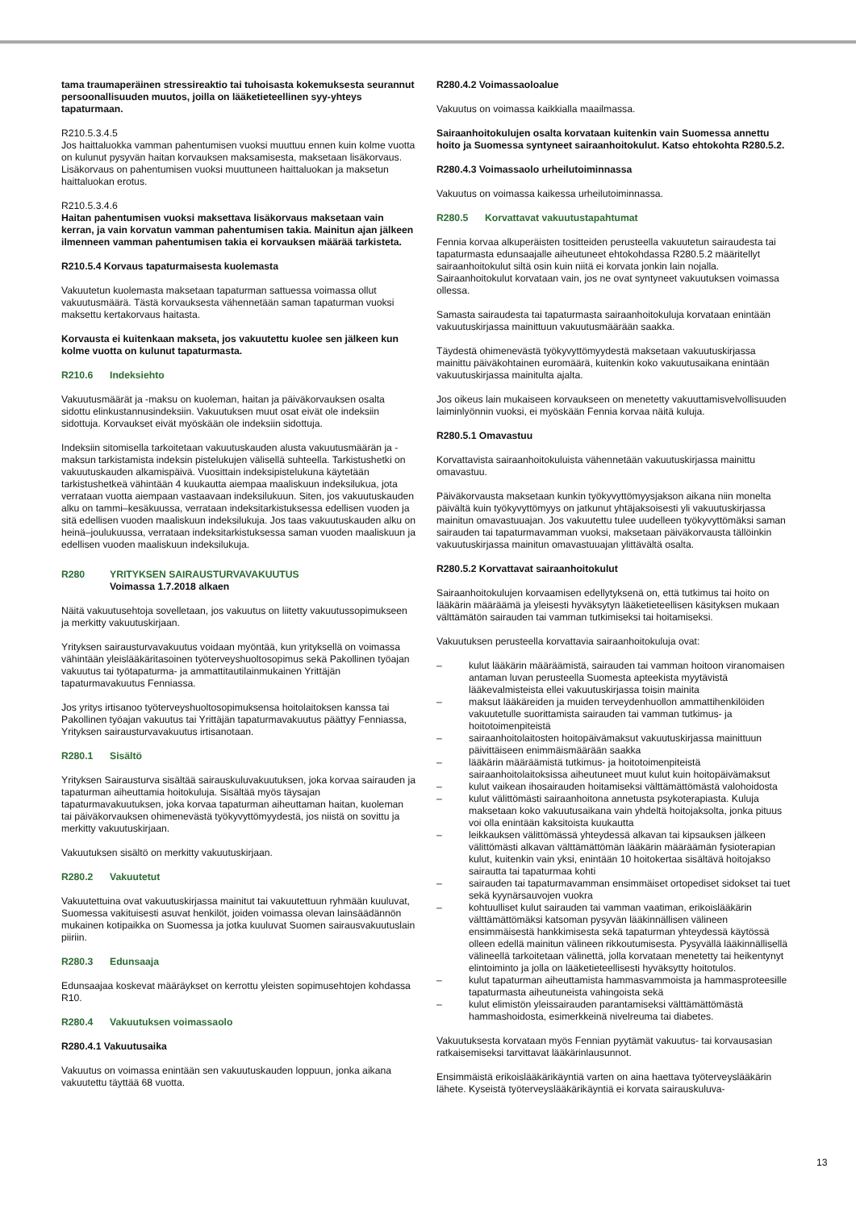tama traumaperäinen stressireaktio tai tuhoisasta kokemuksesta seurannut persoonallisuuden muutos, joilla on lääketieteellinen syy-yhteys tapaturmaan.
R210.5.3.4.5
Jos haittaluokka vamman pahentumisen vuoksi muuttuu ennen kuin kolme vuotta on kulunut pysyvän haitan korvauksen maksamisesta, maksetaan lisäkorvaus. Lisäkorvaus on pahentumisen vuoksi muuttuneen haittaluokan ja maksetun haittaluokan erotus.
R210.5.3.4.6
Haitan pahentumisen vuoksi maksettava lisäkorvaus maksetaan vain kerran, ja vain korvatun vamman pahentumisen takia. Mainitun ajan jälkeen ilmenneen vamman pahentumisen takia ei korvauksen määrää tarkisteta.
R210.5.4 Korvaus tapaturmaisesta kuolemasta
Vakuutetun kuolemasta maksetaan tapaturman sattuessa voimassa ollut vakuutusmäärä. Tästä korvauksesta vähennetään saman tapaturman vuoksi maksettu kertakorvaus haitasta.
Korvausta ei kuitenkaan makseta, jos vakuutettu kuolee sen jälkeen kun kolme vuotta on kulunut tapaturmasta.
R210.6 Indeksiehto
Vakuutusmäärät ja -maksu on kuoleman, haitan ja päiväkorvauksen osalta sidottu elinkustannusindeksiin. Vakuutuksen muut osat eivät ole indeksiin sidottuja. Korvaukset eivät myöskään ole indeksiin sidottuja.
Indeksiin sitomisella tarkoitetaan vakuutuskauden alusta vakuutusmäärän ja -maksun tarkistamista indeksin pistelukujen välisellä suhteella. Tarkistushetki on vakuutuskauden alkamispäivä. Vuosittain indeksipistelukuna käytetään tarkistushetkeä vähintään 4 kuukautta aiempaa maaliskuun indeksilukua, jota verrataan vuotta aiempaan vastaavaan indeksilukuun. Siten, jos vakuutuskauden alku on tammi–kesäkuussa, verrataan indeksitarkistuksessa edellisen vuoden ja sitä edellisen vuoden maaliskuun indeksilukuja. Jos taas vakuutuskauden alku on heinä–joulukuussa, verrataan indeksitarkistuksessa saman vuoden maaliskuun ja edellisen vuoden maaliskuun indeksilukuja.
R280 YRITYKSEN SAIRAUSTURVAVAKUUTUS
Voimassa 1.7.2018 alkaen
Näitä vakuutusehtoja sovelletaan, jos vakuutus on liitetty vakuutussopimukseen ja merkitty vakuutuskirjaan.
Yrityksen sairausturvavakuutus voidaan myöntää, kun yrityksellä on voimassa vähintään yleislääkäritasoinen työterveyshuoltosopimus sekä Pakollinen työajan vakuutus tai työtapaturma- ja ammattitautilainmukainen Yrittäjän tapaturmavakuutus Fenniassa.
Jos yritys irtisanoo työterveyshuoltosopimuksensa hoitolaitoksen kanssa tai Pakollinen työajan vakuutus tai Yrittäjän tapaturmavakuutus päättyy Fenniassa, Yrityksen sairausturvavakuutus irtisanotaan.
R280.1 Sisältö
Yrityksen Sairausturva sisältää sairauskuluvakuutuksen, joka korvaa sairauden ja tapaturman aiheuttamia hoitokuluja. Sisältää myös täysajan tapaturmavakuutuksen, joka korvaa tapaturman aiheuttaman haitan, kuoleman tai päiväkorvauksen ohimenevästä työkyvyttömyydestä, jos niistä on sovittu ja merkitty vakuutuskirjaan.
Vakuutuksen sisältö on merkitty vakuutuskirjaan.
R280.2 Vakuutetut
Vakuutettuina ovat vakuutuskirjassa mainitut tai vakuutettuun ryhmään kuuluvat, Suomessa vakituisesti asuvat henkilöt, joiden voimassa olevan lainsäädännön mukainen kotipaikka on Suomessa ja jotka kuuluvat Suomen sairausvakuutuslain piiriin.
R280.3 Edunsaaja
Edunsaajaa koskevat määräykset on kerrottu yleisten sopimusehtojen kohdassa R10.
R280.4 Vakuutuksen voimassaolo
R280.4.1 Vakuutusaika
Vakuutus on voimassa enintään sen vakuutuskauden loppuun, jonka aikana vakuutettu täyttää 68 vuotta.
R280.4.2 Voimassaoloalue
Vakuutus on voimassa kaikkialla maailmassa.
Sairaanhoitokulujen osalta korvataan kuitenkin vain Suomessa annettu hoito ja Suomessa syntyneet sairaanhoitokulut. Katso ehtokohta R280.5.2.
R280.4.3 Voimassaolo urheilutoiminnassa
Vakuutus on voimassa kaikessa urheilutoiminnassa.
R280.5 Korvattavat vakuutustapahtumat
Fennia korvaa alkuperäisten tositteiden perusteella vakuutetun sairaudesta tai tapaturmasta edunsaajalle aiheutuneet ehtokohdassa R280.5.2 määritellyt sairaanhoitokulut siltä osin kuin niitä ei korvata jonkin lain nojalla. Sairaanhoitokulut korvataan vain, jos ne ovat syntyneet vakuutuksen voimassa ollessa.
Samasta sairaudesta tai tapaturmasta sairaanhoitokuluja korvataan enintään vakuutuskirjassa mainittuun vakuutusmäärään saakka.
Täydestä ohimenevästä työkyvyttömyydestä maksetaan vakuutuskirjassa mainittu päiväkohtainen euromäärä, kuitenkin koko vakuutusaikana enintään vakuutuskirjassa mainitulta ajalta.
Jos oikeus lain mukaiseen korvaukseen on menetetty vakuuttamisvelvollisuuden laiminlyönnin vuoksi, ei myöskään Fennia korvaa näitä kuluja.
R280.5.1 Omavastuu
Korvattavista sairaanhoitokuluista vähennetään vakuutuskirjassa mainittu omavastuu.
Päiväkorvausta maksetaan kunkin työkyvyttömyysjakson aikana niin monelta päivältä kuin työkyvyttömyys on jatkunut yhtäjaksoisesti yli vakuutuskirjassa mainitun omavastuuajan. Jos vakuutettu tulee uudelleen työkyvyttömäksi saman sairauden tai tapaturmavamman vuoksi, maksetaan päiväkorvausta tällöinkin vakuutuskirjassa mainitun omavastuuajan ylittävältä osalta.
R280.5.2 Korvattavat sairaanhoitokulut
Sairaanhoitokulujen korvaamisen edellytyksenä on, että tutkimus tai hoito on lääkärin määräämä ja yleisesti hyväksytyn lääketieteellisen käsityksen mukaan välttämätön sairauden tai vamman tutkimiseksi tai hoitamiseksi.
Vakuutuksen perusteella korvattavia sairaanhoitokuluja ovat:
– kulut lääkärin määräämistä, sairauden tai vamman hoitoon viranomaisen antaman luvan perusteella Suomesta apteekista myytävistä lääkevalmisteista ellei vakuutuskirjassa toisin mainita
– maksut lääkäreiden ja muiden terveydenhuollon ammattihenkilöiden vakuutetulle suorittamista sairauden tai vamman tutkimus- ja hoitotoimenpiteistä
– sairaanhoitolaitosten hoitopäivämaksut vakuutuskirjassa mainittuun päivittäiseen enimmäismäärään saakka
– lääkärin määräämistä tutkimus- ja hoitotoimenpiteistä sairaanhoitolaitoksissa aiheutuneet muut kulut kuin hoitopäivämaksut
– kulut vaikean ihosairauden hoitamiseksi välttämättömästä valohoidosta
– kulut välittömästi sairaanhoitona annetusta psykoterapiasta. Kuluja maksetaan koko vakuutusaikana vain yhdeltä hoitojaksolta, jonka pituus voi olla enintään kaksitoista kuukautta
– leikkauksen välittömässä yhteydessä alkavan tai kipsauksen jälkeen välittömästi alkavan välttämättömän lääkärin määräämän fysioterapian kulut, kuitenkin vain yksi, enintään 10 hoitokertaa sisältävä hoitojakso sairautta tai tapaturmaa kohti
– sairauden tai tapaturmavamman ensimmäiset ortopediset sidokset tai tuet sekä kyynärsauvojen vuokra
– kohtuulliset kulut sairauden tai vamman vaatiman, erikoislääkärin välttämättömäksi katsoman pysyvän lääkinnällisen välineen ensimmäisestä hankkimisesta sekä tapaturman yhteydessä käytössä olleen edellä mainitun välineen rikkoutumisesta. Pysyvällä lääkinnällisellä välineellä tarkoitetaan välinettä, jolla korvataan menetetty tai heikentynyt elintoiminto ja jolla on lääketieteellisesti hyväksytty hoitotulos.
– kulut tapaturman aiheuttamista hammasvammoista ja hammasproteesille tapaturmasta aiheutuneista vahingoista sekä
– kulut elimistön yleissairauden parantamiseksi välttämättömästä hammashoidosta, esimerkkeinä nivelreuma tai diabetes.
Vakuutuksesta korvataan myös Fennian pyytämät vakuutus- tai korvausasian ratkaisemiseksi tarvittavat lääkärinlausunnot.
Ensimmäistä erikoislääkärikäyntiä varten on aina haettava työterveyslääkärin lähete. Kyseistä työterveyslääkärikäyntiä ei korvata sairauskuluva-
13